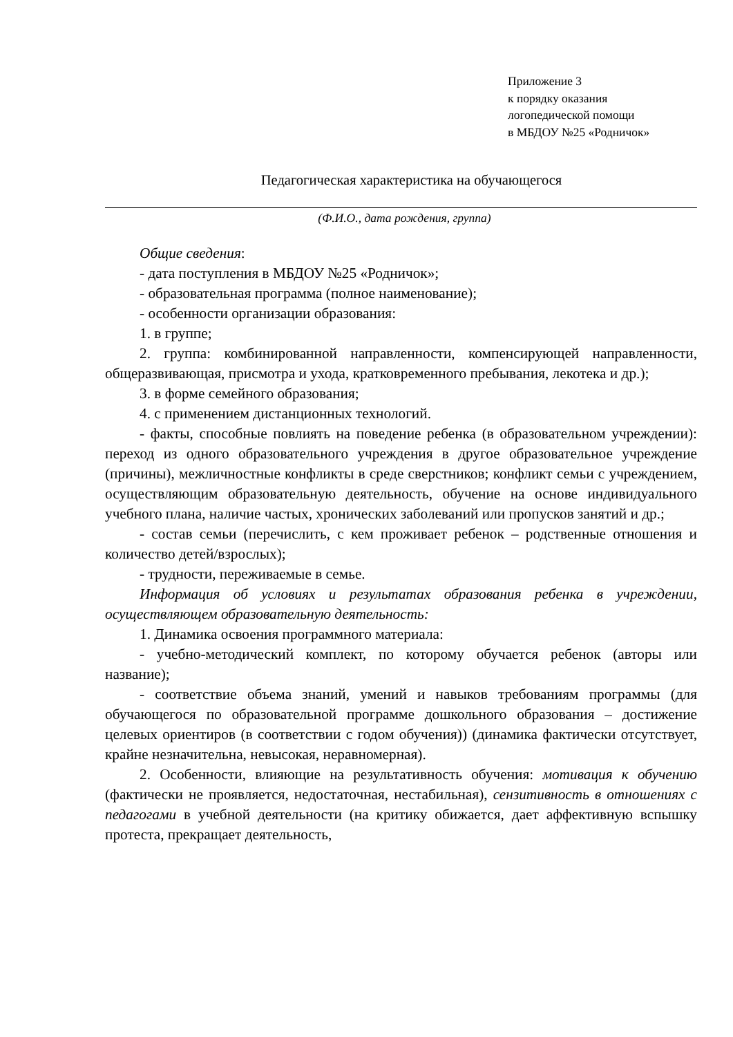Приложение 3
к порядку оказания
логопедической помощи
в МБДОУ №25 «Родничок»
Педагогическая характеристика на обучающегося
(Ф.И.О., дата рождения, группа)
Общие сведения:
- дата поступления в МБДОУ №25 «Родничок»;
- образовательная программа (полное наименование);
- особенности организации образования:
1. в группе;
2. группа: комбинированной направленности, компенсирующей направленности, общеразвивающая, присмотра и ухода, кратковременного пребывания, лекотека и др.);
3. в форме семейного образования;
4. с применением дистанционных технологий.
- факты, способные повлиять на поведение ребенка (в образовательном учреждении): переход из одного образовательного учреждения в другое образовательное учреждение (причины), межличностные конфликты в среде сверстников; конфликт семьи с учреждением, осуществляющим образовательную деятельность, обучение на основе индивидуального учебного плана, наличие частых, хронических заболеваний или пропусков занятий и др.;
- состав семьи (перечислить, с кем проживает ребенок – родственные отношения и количество детей/взрослых);
- трудности, переживаемые в семье.
Информация об условиях и результатах образования ребенка в учреждении, осуществляющем образовательную деятельность:
1. Динамика освоения программного материала:
- учебно-методический комплект, по которому обучается ребенок (авторы или название);
- соответствие объема знаний, умений и навыков требованиям программы (для обучающегося по образовательной программе дошкольного образования – достижение целевых ориентиров (в соответствии с годом обучения)) (динамика фактически отсутствует, крайне незначительна, невысокая, неравномерная).
2. Особенности, влияющие на результативность обучения: мотивация к обучению (фактически не проявляется, недостаточная, нестабильная), сензитивность в отношениях с педагогами в учебной деятельности (на критику обижается, дает аффективную вспышку протеста, прекращает деятельность,